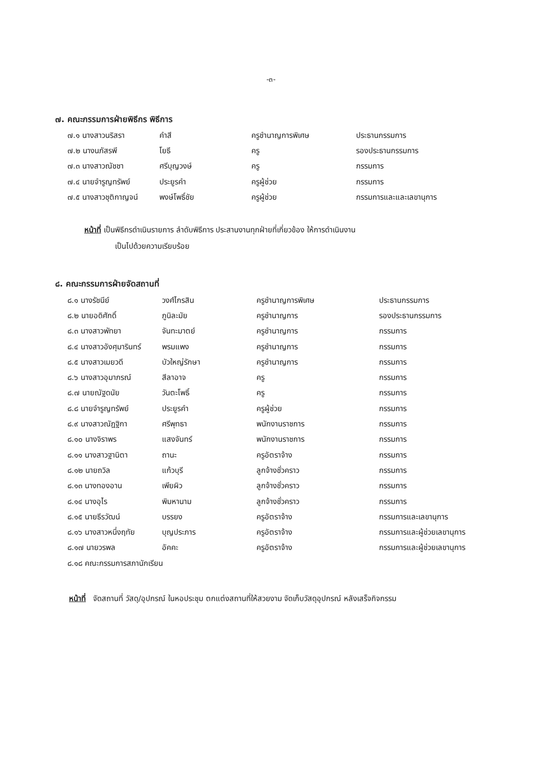-๓-
๗. คณะกรรมการฝ่ายพิธีกร พิธีการ
| ๗.๑ นางสาวนริสรา | คำสี | ครูชำนาญการพิเศษ | ประธานกรรมการ |
| ๗.๒ นางนภัสรพี | โยธี | ครู | รองประธานกรรมการ |
| ๗.๓ นางสาวณัชชา | ศรีบุญวงษ์ | ครู | กรรมการ |
| ๗.๔ นายจำรูญทรัพย์ | ประยูรคำ | ครูผู้ช่วย | กรรมการ |
| ๗.๕ นางสาวชุติกาญจน์ | พงษ์โพธิ์ชัย | ครูผู้ช่วย | กรรมการและและเลขานุการ |
หน้าที่ เป็นพิธีกรดำเนินรายการ ลำดับพิธีการ ประสานงานทุกฝ่ายที่เกี่ยวข้อง ให้การดำเนินงาน
เป็นไปด้วยความเรียบร้อย
๘. คณะกรรมการฝ่ายจัดสถานที่
| ๘.๑ นางรัชนีย์ | วงศ์ไกรสิน | ครูชำนาญการพิเศษ | ประธานกรรมการ |
| ๘.๒ นายอดิศักดิ์ | ภูนิละมัย | ครูชำนาญการ | รองประธานกรรมการ |
| ๘.๓ นางสาวพัทยา | จันทะมาตย์ | ครูชำนาญการ | กรรมการ |
| ๘.๔ นางสาวอังศุมารินทร์ | พรมแพง | ครูชำนาญการ | กรรมการ |
| ๘.๕ นางสาวเมยวดี | บัวใหญ่รักษา | ครูชำนาญการ | กรรมการ |
| ๘.๖ นางสาวอุมาภรณ์ | สีลาอาจ | ครู | กรรมการ |
| ๘.๗ นายณัฐดนัย | วันตะโพธิ์ | ครู | กรรมการ |
| ๘.๘ นายจำรูญทรัพย์ | ประยูรคำ | ครูผู้ช่วย | กรรมการ |
| ๘.๙ นางสาวณัฎฐิกา | ศรีพุทธา | พนักงานราชการ | กรรมการ |
| ๘.๑๐ นางจิราพร | แสงจันทร์ | พนักงานราชการ | กรรมการ |
| ๘.๑๑ นางสาวฐานิตา | ถานะ | ครูอัตราจ้าง | กรรมการ |
| ๘.๑๒ นายถวิล | แก้วบุรี | ลูกจ้างชั่วคราว | กรรมการ |
| ๘.๑๓ นางทองอาน | เพียผิว | ลูกจ้างชั่วคราว | กรรมการ |
| ๘.๑๔ นางอุไร | พิมหานาม | ลูกจ้างชั่วคราว | กรรมการ |
| ๘.๑๕ นายธีรวัฒน์ | บรรยง | ครูอัตราจ้าง | กรรมการและเลขานุการ |
| ๘.๑๖ นางสาวหนึ่งฤทัย | บุญประภาร | ครูอัตราจ้าง | กรรมการและผู้ช่วยเลขานุการ |
| ๘.๑๗ นายวรพล | อัคคะ | ครูอัตราจ้าง | กรรมการและผู้ช่วยเลขานุการ |
| ๘.๑๘ คณะกรรมการสภานักเรียน | | | |
หน้าที่ จัดสถานที่ วัสดุ/อุปกรณ์ ในหอประชุม ตกแต่งสถานที่ให้สวยงาม จัดเก็บวัสดุอุปกรณ์ หลังเสร็จกิจกรรม